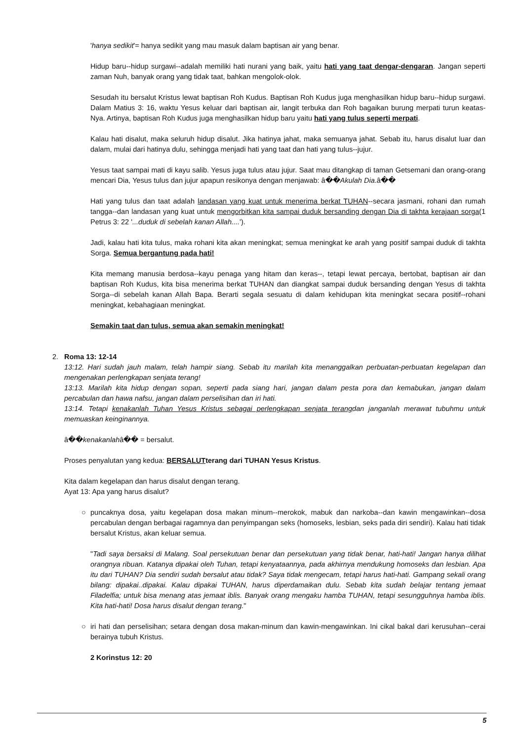'hanya sedikit'= hanya sedikit yang mau masuk dalam baptisan air yang benar.
Hidup baru--hidup surgawi--adalah memiliki hati nurani yang baik, yaitu hati yang taat dengar-dengaran. Jangan seperti zaman Nuh, banyak orang yang tidak taat, bahkan mengolok-olok.
Sesudah itu bersalut Kristus lewat baptisan Roh Kudus. Baptisan Roh Kudus juga menghasilkan hidup baru--hidup surgawi. Dalam Matius 3: 16, waktu Yesus keluar dari baptisan air, langit terbuka dan Roh bagaikan burung merpati turun keatas-Nya. Artinya, baptisan Roh Kudus juga menghasilkan hidup baru yaitu hati yang tulus seperti merpati.
Kalau hati disalut, maka seluruh hidup disalut. Jika hatinya jahat, maka semuanya jahat. Sebab itu, harus disalut luar dan dalam, mulai dari hatinya dulu, sehingga menjadi hati yang taat dan hati yang tulus--jujur.
Yesus taat sampai mati di kayu salib. Yesus juga tulus atau jujur. Saat mau ditangkap di taman Getsemani dan orang-orang mencari Dia, Yesus tulus dan jujur apapun resikonya dengan menjawab: â��Akulah Dia.â��
Hati yang tulus dan taat adalah landasan yang kuat untuk menerima berkat TUHAN--secara jasmani, rohani dan rumah tangga--dan landasan yang kuat untuk mengorbitkan kita sampai duduk bersanding dengan Dia di takhta kerajaan sorga(1 Petrus 3: 22 '...duduk di sebelah kanan Allah....').
Jadi, kalau hati kita tulus, maka rohani kita akan meningkat; semua meningkat ke arah yang positif sampai duduk di takhta Sorga. Semua bergantung pada hati!
Kita memang manusia berdosa--kayu penaga yang hitam dan keras--, tetapi lewat percaya, bertobat, baptisan air dan baptisan Roh Kudus, kita bisa menerima berkat TUHAN dan diangkat sampai duduk bersanding dengan Yesus di takhta Sorga--di sebelah kanan Allah Bapa. Berarti segala sesuatu di dalam kehidupan kita meningkat secara positif--rohani meningkat, kebahagiaan meningkat.
Semakin taat dan tulus, semua akan semakin meningkat!
2. Roma 13: 12-14
13:12. Hari sudah jauh malam, telah hampir siang. Sebab itu marilah kita menanggalkan perbuatan-perbuatan kegelapan dan mengenakan perlengkapan senjata terang!
13:13. Marilah kita hidup dengan sopan, seperti pada siang hari, jangan dalam pesta pora dan kemabukan, jangan dalam percabulan dan hawa nafsu, jangan dalam perselisihan dan iri hati.
13:14. Tetapi kenakanlah Tuhan Yesus Kristus sebagai perlengkapan senjata terangdan janganlah merawat tubuhmu untuk memuaskan keinginannya.
â��kenakanlahâ�� = bersalut.
Proses penyalutan yang kedua: BERSALUTterang dari TUHAN Yesus Kristus.
Kita dalam kegelapan dan harus disalut dengan terang.
Ayat 13: Apa yang harus disalut?
○ puncaknya dosa, yaitu kegelapan dosa makan minum--merokok, mabuk dan narkoba--dan kawin mengawinkan--dosa percabulan dengan berbagai ragamnya dan penyimpangan seks (homoseks, lesbian, seks pada diri sendiri). Kalau hati tidak bersalut Kristus, akan keluar semua.
"Tadi saya bersaksi di Malang. Soal persekutuan benar dan persekutuan yang tidak benar, hati-hati! Jangan hanya dilihat orangnya ribuan. Katanya dipakai oleh Tuhan, tetapi kenyataannya, pada akhirnya mendukung homoseks dan lesbian. Apa itu dari TUHAN? Dia sendiri sudah bersalut atau tidak? Saya tidak mengecam, tetapi harus hati-hati. Gampang sekali orang bilang: dipakai..dipakai. Kalau dipakai TUHAN, harus diperdamaikan dulu. Sebab kita sudah belajar tentang jemaat Filadelfia; untuk bisa menang atas jemaat iblis. Banyak orang mengaku hamba TUHAN, tetapi sesungguhnya hamba iblis. Kita hati-hati! Dosa harus disalut dengan terang."
○ iri hati dan perselisihan; setara dengan dosa makan-minum dan kawin-mengawinkan. Ini cikal bakal dari kerusuhan--cerai berainya tubuh Kristus.
2 Korinstus 12: 20
5